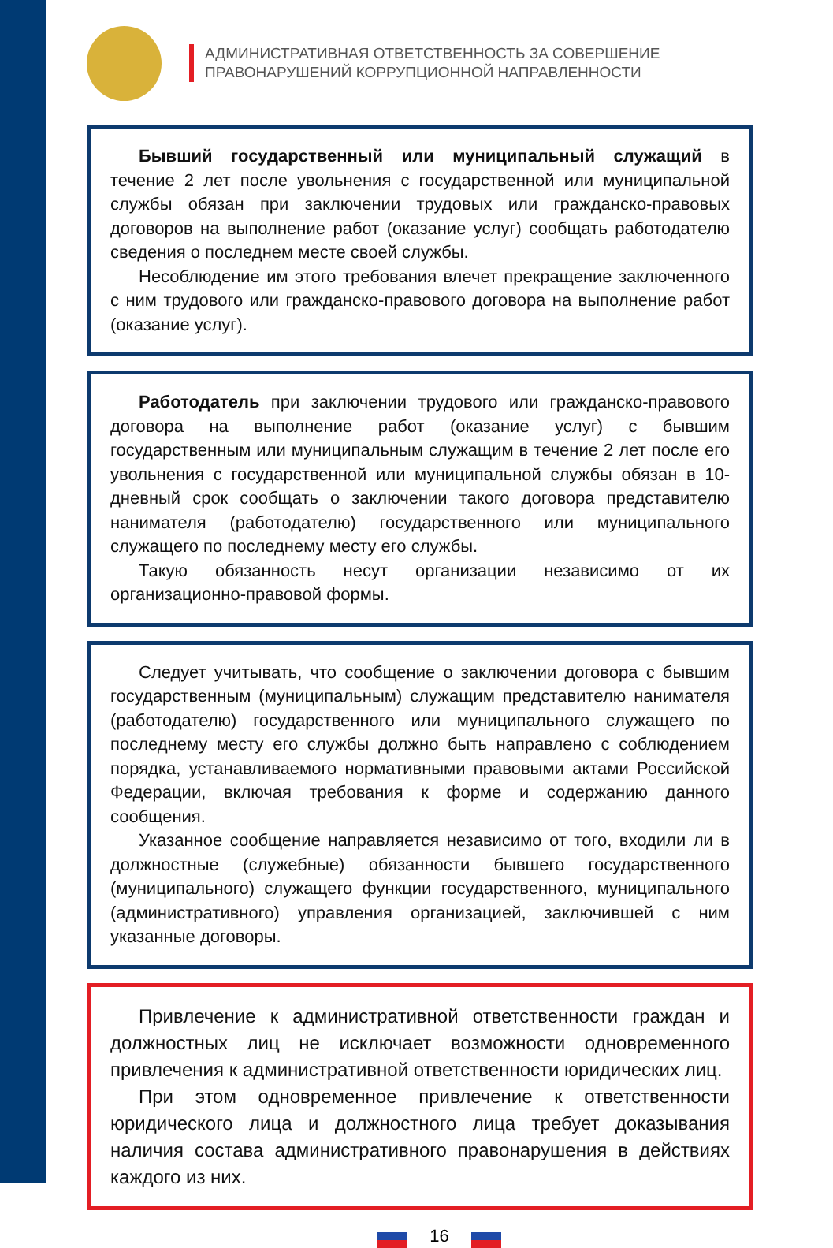АДМИНИСТРАТИВНАЯ ОТВЕТСТВЕННОСТЬ ЗА СОВЕРШЕНИЕ
ПРАВОНАРУШЕНИЙ КОРРУПЦИОННОЙ НАПРАВЛЕННОСТИ
Бывший государственный или муниципальный служащий в течение 2 лет после увольнения с государственной или муниципальной службы обязан при заключении трудовых или гражданско-правовых договоров на выполнение работ (оказание услуг) сообщать работодателю сведения о последнем месте своей службы.
Несоблюдение им этого требования влечет прекращение заключенного с ним трудового или гражданско-правового договора на выполнение работ (оказание услуг).
Работодатель при заключении трудового или гражданско-правового договора на выполнение работ (оказание услуг) с бывшим государственным или муниципальным служащим в течение 2 лет после его увольнения с государственной или муниципальной службы обязан в 10-дневный срок сообщать о заключении такого договора представителю нанимателя (работодателю) государственного или муниципального служащего по последнему месту его службы.
Такую обязанность несут организации независимо от их организационно-правовой формы.
Следует учитывать, что сообщение о заключении договора с бывшим государственным (муниципальным) служащим представителю нанимателя (работодателю) государственного или муниципального служащего по последнему месту его службы должно быть направлено с соблюдением порядка, устанавливаемого нормативными правовыми актами Российской Федерации, включая требования к форме и содержанию данного сообщения.
Указанное сообщение направляется независимо от того, входили ли в должностные (служебные) обязанности бывшего государственного (муниципального) служащего функции государственного, муниципального (административного) управления организацией, заключившей с ним указанные договоры.
Привлечение к административной ответственности граждан и должностных лиц не исключает возможности одновременного привлечения к административной ответственности юридических лиц.
При этом одновременное привлечение к ответственности юридического лица и должностного лица требует доказывания наличия состава административного правонарушения в действиях каждого из них.
16